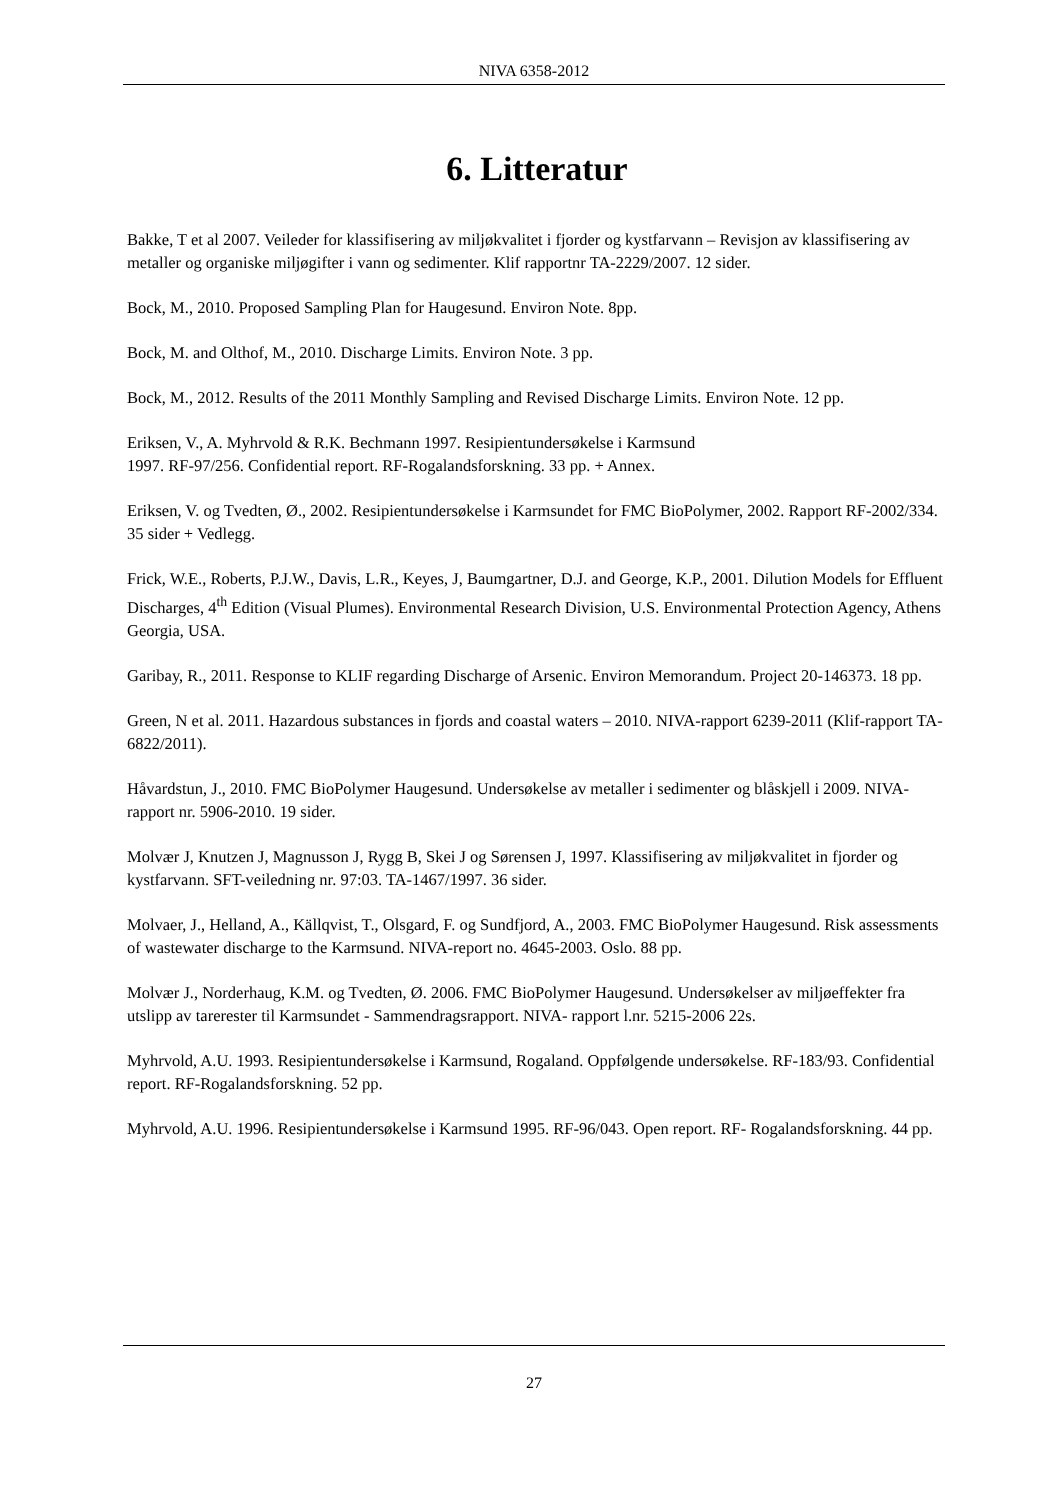NIVA 6358-2012
6. Litteratur
Bakke, T et al 2007. Veileder for klassifisering av miljøkvalitet i fjorder og kystfarvann – Revisjon av klassifisering av metaller og organiske miljøgifter i vann og sedimenter. Klif rapportnr TA-2229/2007. 12 sider.
Bock, M., 2010. Proposed Sampling Plan for Haugesund. Environ Note. 8pp.
Bock, M. and Olthof, M., 2010. Discharge Limits. Environ Note. 3 pp.
Bock, M., 2012. Results of the 2011 Monthly Sampling and Revised Discharge Limits. Environ Note. 12 pp.
Eriksen, V., A. Myhrvold & R.K. Bechmann 1997. Resipientundersøkelse i Karmsund
1997. RF-97/256. Confidential report. RF-Rogalandsforskning. 33 pp. + Annex.
Eriksen, V. og Tvedten, Ø., 2002. Resipientundersøkelse i Karmsundet for FMC BioPolymer, 2002. Rapport RF-2002/334. 35 sider + Vedlegg.
Frick, W.E., Roberts, P.J.W., Davis, L.R., Keyes, J, Baumgartner, D.J. and George, K.P., 2001. Dilution Models for Effluent Discharges, 4<sup>th</sup> Edition (Visual Plumes). Environmental Research Division, U.S. Environmental Protection Agency, Athens Georgia, USA.
Garibay, R., 2011. Response to KLIF regarding Discharge of Arsenic. Environ Memorandum. Project 20-146373. 18 pp.
Green, N et al. 2011. Hazardous substances in fjords and coastal waters – 2010. NIVA-rapport 6239-2011 (Klif-rapport TA-6822/2011).
Håvardstun, J., 2010. FMC BioPolymer Haugesund. Undersøkelse av metaller i sedimenter og blåskjell i 2009. NIVA-rapport nr. 5906-2010. 19 sider.
Molvær J, Knutzen J, Magnusson J, Rygg B, Skei J og Sørensen J, 1997. Klassifisering av miljøkvalitet in fjorder og kystfarvann. SFT-veiledning nr. 97:03. TA-1467/1997. 36 sider.
Molvaer, J., Helland, A., Källqvist, T., Olsgard, F. og Sundfjord, A., 2003. FMC BioPolymer Haugesund. Risk assessments of wastewater discharge to the Karmsund. NIVA-report no. 4645-2003. Oslo. 88 pp.
Molvær J., Norderhaug, K.M. og Tvedten, Ø. 2006. FMC BioPolymer Haugesund. Undersøkelser av miljøeffekter fra utslipp av tarerester til Karmsundet - Sammendragsrapport. NIVA- rapport l.nr. 5215-2006 22s.
Myhrvold, A.U. 1993. Resipientundersøkelse i Karmsund, Rogaland. Oppfølgende undersøkelse. RF-183/93. Confidential report. RF-Rogalandsforskning. 52 pp.
Myhrvold, A.U. 1996. Resipientundersøkelse i Karmsund 1995. RF-96/043. Open report. RF- Rogalandsforskning. 44 pp.
27